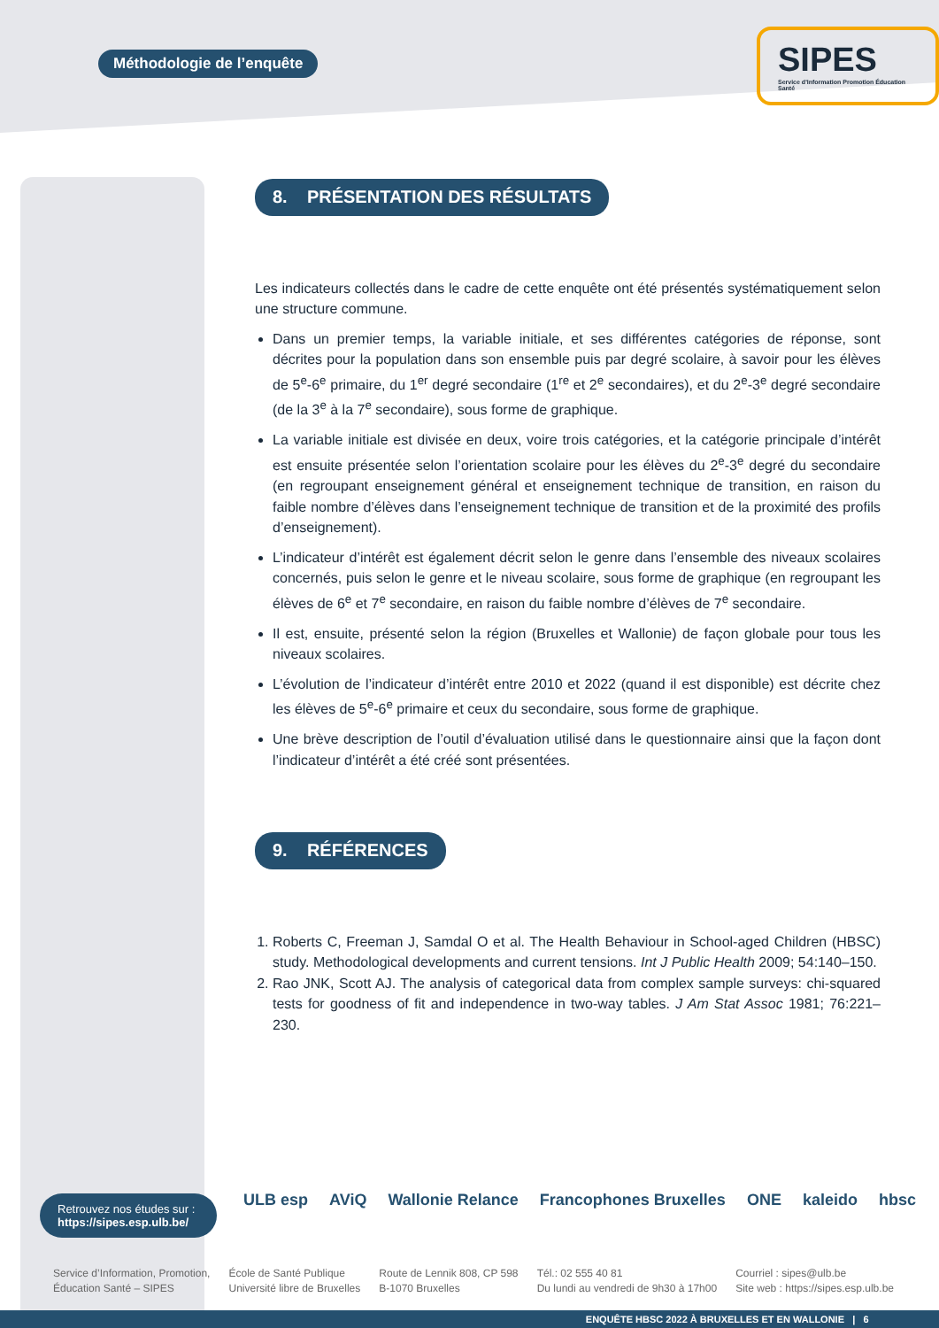Méthodologie de l’enquête
SIPES
Service d'Information Promotion Éducation Santé
8. PRÉSENTATION DES RÉSULTATS
Les indicateurs collectés dans le cadre de cette enquête ont été présentés systématiquement selon une structure commune.
Dans un premier temps, la variable initiale, et ses différentes catégories de réponse, sont décrites pour la population dans son ensemble puis par degré scolaire, à savoir pour les élèves de 5<sup>e</sup>-6<sup>e</sup> primaire, du 1<sup>er</sup> degré secondaire (1<sup>re</sup> et 2<sup>e</sup> secondaires), et du 2<sup>e</sup>-3<sup>e</sup> degré secondaire (de la 3<sup>e</sup> à la 7<sup>e</sup> secondaire), sous forme de graphique.
La variable initiale est divisée en deux, voire trois catégories, et la catégorie principale d’intérêt est ensuite présentée selon l’orientation scolaire pour les élèves du 2<sup>e</sup>-3<sup>e</sup> degré du secondaire (en regroupant enseignement général et enseignement technique de transition, en raison du faible nombre d’élèves dans l’enseignement technique de transition et de la proximité des profils d’enseignement).
L’indicateur d’intérêt est également décrit selon le genre dans l’ensemble des niveaux scolaires concernés, puis selon le genre et le niveau scolaire, sous forme de graphique (en regroupant les élèves de 6<sup>e</sup> et 7<sup>e</sup> secondaire, en raison du faible nombre d’élèves de 7<sup>e</sup> secondaire.
Il est, ensuite, présenté selon la région (Bruxelles et Wallonie) de façon globale pour tous les niveaux scolaires.
L’évolution de l’indicateur d’intérêt entre 2010 et 2022 (quand il est disponible) est décrite chez les élèves de 5<sup>e</sup>-6<sup>e</sup> primaire et ceux du secondaire, sous forme de graphique.
Une brève description de l’outil d’évaluation utilisé dans le questionnaire ainsi que la façon dont l’indicateur d’intérêt a été créé sont présentées.
9. RÉFÉRENCES
1. Roberts C, Freeman J, Samdal O et al. The Health Behaviour in School-aged Children (HBSC) study. Methodological developments and current tensions. Int J Public Health 2009; 54:140–150.
2. Rao JNK, Scott AJ. The analysis of categorical data from complex sample surveys: chi-squared tests for goodness of fit and independence in two-way tables. J Am Stat Assoc 1981; 76:221–230.
Retrouvez nos études sur :
https://sipes.esp.ulb.be/
ULB esp AViQ Wallonie Relance Francophones Bruxelles ONE kaleido hbsc
Service d’Information, Promotion,
Éducation Santé – SIPES
École de Santé Publique
Université libre de Bruxelles
Route de Lennik 808, CP 598
B-1070 Bruxelles
Tél.: 02 555 40 81
Du lundi au vendredi de 9h30 à 17h00
Courriel : sipes@ulb.be
Site web : https://sipes.esp.ulb.be
ENQUÊTE HBSC 2022 À BRUXELLES ET EN WALLONIE | 6